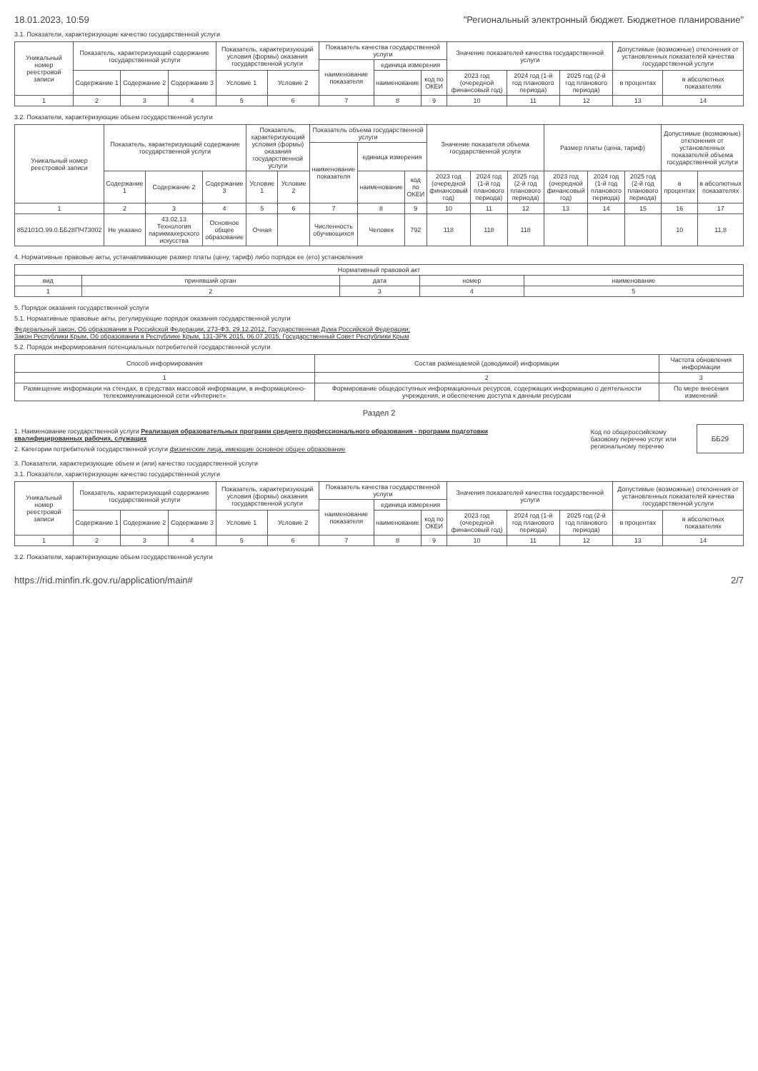18.01.2023, 10:59 "Региональный электронный бюджет. Бюджетное планирование"
3.1. Показатели, характеризующие качество государственной услуги
| Уникальный номер реестровой записи | Показатель, характеризующий содержание государственной услуги | | | Показатель, характеризующий условия (формы) оказания государственной услуги | | Показатель качества государственной услуги | | | Значение показателей качества государственной услуги | | | Допустимые (возможные) отклонения от установленных показателей качества государственной услуги | |
| --- | --- | --- | --- | --- | --- | --- | --- | --- | --- | --- | --- | --- | --- |
| | | | | | | наименование показателя | единица измерения | | | | | | |
| | Содержание 1 | Содержание 2 | Содержание 3 | Условие 1 | Условие 2 | | наименование | код по ОКЕИ | 2023 год (очередной финансовый год) | 2024 год (1-й год планового периода) | 2025 год (2-й год планового периода) | в процентах | в абсолютных показателях |
| 1 | 2 | 3 | 4 | 5 | 6 | 7 | 8 | 9 | 10 | 11 | 12 | 13 | 14 |
3.2. Показатели, характеризующие объем государственной услуги
| Уникальный номер реестровой записи | Показатель, характеризующий содержание государственной услуги | | | Показатель, характеризующий условия (формы) оказания государственной услуги | | Показатель объема государственной услуги | | | Значение показателя объема государственной услуги | | | Размер платы (цена, тариф) | | | Допустимые (возможные) отклонения от установленных показателей объема государственной услуги | |
| --- | --- | --- | --- | --- | --- | --- | --- | --- | --- | --- | --- | --- | --- | --- | --- | --- |
| | | | | | | наименование показателя | единица измерения | | | | | | | | | |
| | Содержание 1 | Содержание 2 | Содержание 3 | Условие 1 | Условие 2 | | наименование | код по ОКЕИ | 2023 год (очередной финансовый год) | 2024 год (1-й год планового периода) | 2025 год (2-й год планового периода) | 2023 год (очередной финансовый год) | 2024 год (1-й год планового периода) | 2025 год (2-й год планового периода) | в процентах | в абсолютных показателях |
| 1 | 2 | 3 | 4 | 5 | 6 | 7 | 8 | 9 | 10 | 11 | 12 | 13 | 14 | 15 | 16 | 17 |
| 852101О.99.0.ББ28ПЧ73002 | Не указано | 43.02.13 Технология парикмахерского искусства | Основное общее образование | Очная | | Численность обучающихся | Человек | 792 | 118 | 118 | 118 | | | | 10 | 11,8 |
4. Нормативные правовые акты, устанавливающие размер платы (цену, тариф) либо порядок ее (его) установления
| Нормативный правовой акт | | | | |
| --- | --- | --- | --- | --- |
| вид | принявший орган | дата | номер | наименование |
| 1 | 2 | 3 | 4 | 5 |
5. Порядок оказания государственной услуги
5.1. Нормативные правовые акты, регулирующие порядок оказания государственной услуги
Федеральный закон, Об образовании в Российской Федерации, 273-ФЗ, 29.12.2012, Государственная Дума Российской Федерации;
Закон Республики Крым, Об образовании в Республике Крым, 131-ЗРК 2015, 06.07.2015, Государственный Совет Республики Крым
5.2. Порядок информирования потенциальных потребителей государственной услуги
| Способ информирования | Состав размещаемой (доводимой) информации | Частота обновления информации |
| --- | --- | --- |
| 1 | 2 | 3 |
| Размещение информации на стендах, в средствах массовой информации, в информационно-телекоммуникационной сети «Интернет» | Формирование общедоступных информационных ресурсов, содержащих информацию о деятельности учреждения, и обеспечение доступа к данным ресурсам | По мере внесения изменений |
Раздел 2
1. Наименование государственной услуги Реализация образовательных программ среднего профессионального образования - программ подготовки квалифицированных рабочих, служащих
2. Категории потребителей государственной услуги физические лица, имеющие основное общее образование
Код по общероссийскому базовому перечню услуг или региональному перечню ББ29
3. Показатели, характеризующие объем и (или) качество государственной услуги
3.1. Показатели, характеризующие качество государственной услуги
| Уникальный номер реестровой записи | Показатель, характеризующий содержание государственной услуги | | | Показатель, характеризующий условия (формы) оказания государственной услуги | | Показатель качества государственной услуги | | | Значения показателей качества государственной услуги | | | Допустимые (возможные) отклонения от установленных показателей качества государственной услуги | |
| --- | --- | --- | --- | --- | --- | --- | --- | --- | --- | --- | --- | --- | --- |
| | | | | | | наименование показателя | единица измерения | | | | | | |
| | Содержание 1 | Содержание 2 | Содержание 3 | Условие 1 | Условие 2 | | наименование | код по ОКЕИ | 2023 год (очередной финансовый год) | 2024 год (1-й год планового периода) | 2025 год (2-й год планового периода) | в процентах | в абсолютных показателях |
| 1 | 2 | 3 | 4 | 5 | 6 | 7 | 8 | 9 | 10 | 11 | 12 | 13 | 14 |
3.2. Показатели, характеризующие объем государственной услуги
https://rid.minfin.rk.gov.ru/application/main# 2/7